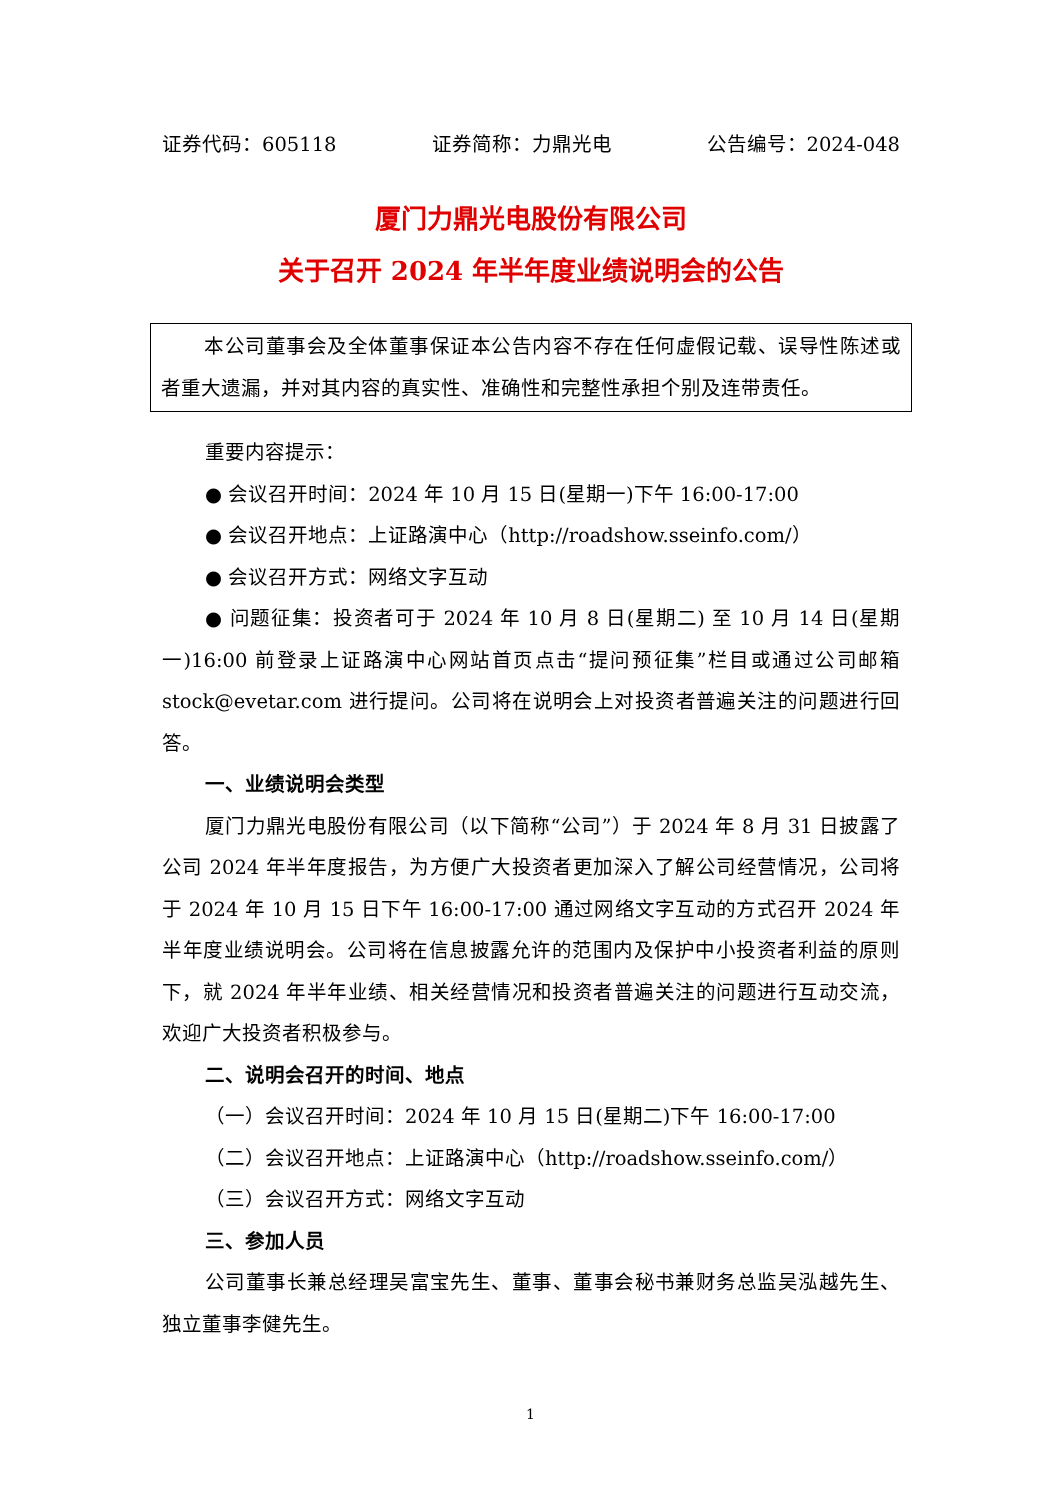证券代码：605118 证券简称：力鼎光电 公告编号：2024-048
厦门力鼎光电股份有限公司
关于召开 2024 年半年度业绩说明会的公告
本公司董事会及全体董事保证本公告内容不存在任何虚假记载、误导性陈述或者重大遗漏，并对其内容的真实性、准确性和完整性承担个别及连带责任。
重要内容提示：
● 会议召开时间：2024 年 10 月 15 日(星期一)下午 16:00-17:00
● 会议召开地点：上证路演中心（http://roadshow.sseinfo.com/）
● 会议召开方式：网络文字互动
● 问题征集：投资者可于 2024 年 10 月 8 日(星期二) 至 10 月 14 日(星期一)16:00 前登录上证路演中心网站首页点击“提问预征集”栏目或通过公司邮箱 stock@evetar.com 进行提问。公司将在说明会上对投资者普遍关注的问题进行回答。
一、业绩说明会类型
厦门力鼎光电股份有限公司（以下简称“公司”）于 2024 年 8 月 31 日披露了公司 2024 年半年度报告，为方便广大投资者更加深入了解公司经营情况，公司将于 2024 年 10 月 15 日下午 16:00-17:00 通过网络文字互动的方式召开 2024 年半年度业绩说明会。公司将在信息披露允许的范围内及保护中小投资者利益的原则下，就 2024 年半年业绩、相关经营情况和投资者普遍关注的问题进行互动交流，欢迎广大投资者积极参与。
二、说明会召开的时间、地点
（一）会议召开时间：2024 年 10 月 15 日(星期二)下午 16:00-17:00
（二）会议召开地点：上证路演中心（http://roadshow.sseinfo.com/）
（三）会议召开方式：网络文字互动
三、参加人员
公司董事长兼总经理吴富宝先生、董事、董事会秘书兼财务总监吴泓越先生、独立董事李健先生。
1